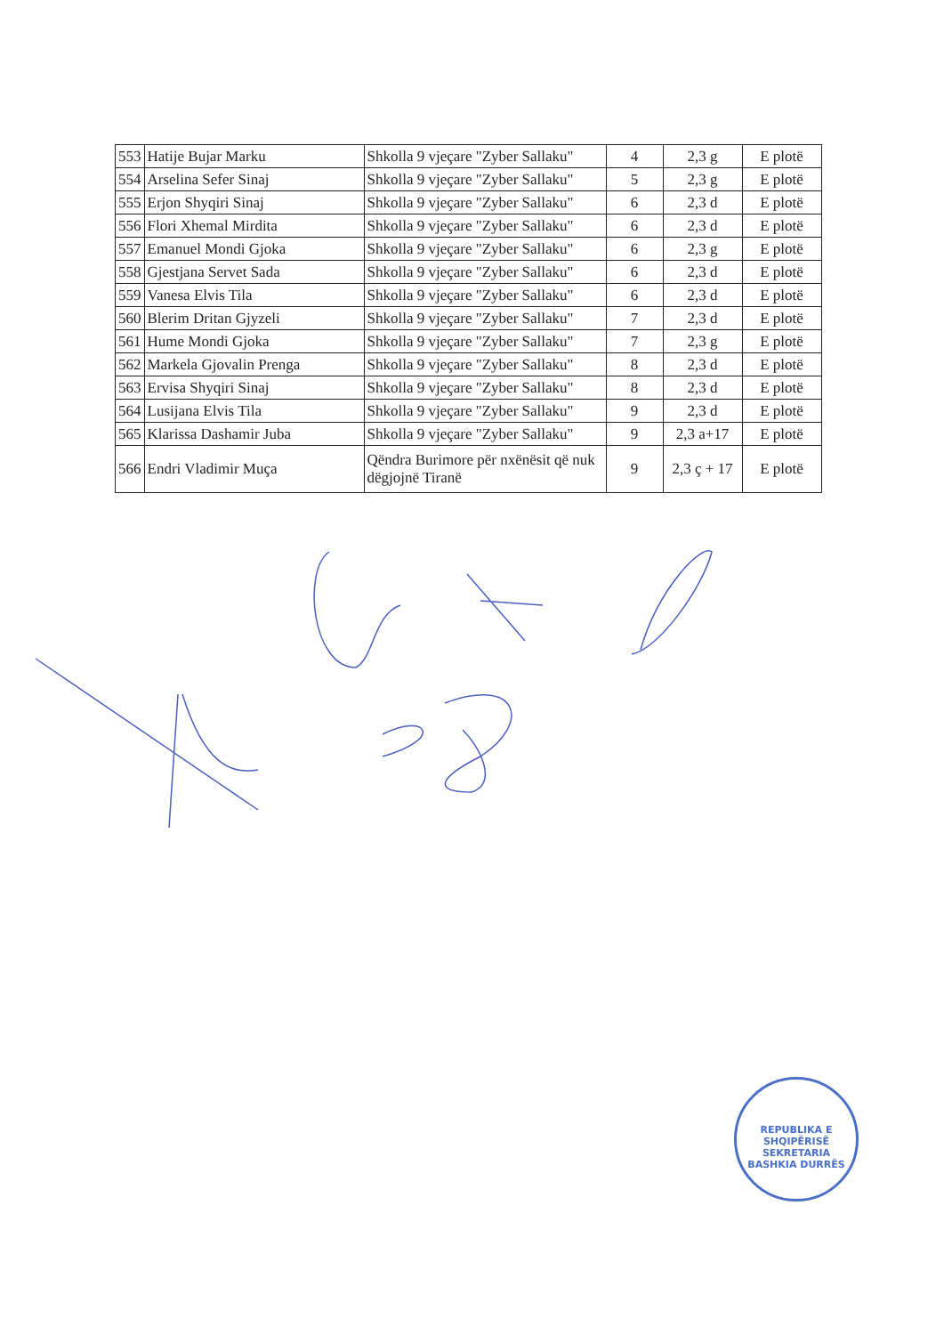| 553 | Hatije Bujar Marku | Shkolla 9 vjeçare "Zyber Sallaku" | 4 | 2,3 g | E plotë |
| 554 | Arselina Sefer Sinaj | Shkolla 9 vjeçare "Zyber Sallaku" | 5 | 2,3 g | E plotë |
| 555 | Erjon Shyqiri Sinaj | Shkolla 9 vjeçare "Zyber Sallaku" | 6 | 2,3 d | E plotë |
| 556 | Flori Xhemal Mirdita | Shkolla 9 vjeçare "Zyber Sallaku" | 6 | 2,3 d | E plotë |
| 557 | Emanuel Mondi Gjoka | Shkolla 9 vjeçare "Zyber Sallaku" | 6 | 2,3 g | E plotë |
| 558 | Gjestjana Servet Sada | Shkolla 9 vjeçare "Zyber Sallaku" | 6 | 2,3 d | E plotë |
| 559 | Vanesa Elvis Tila | Shkolla 9 vjeçare "Zyber Sallaku" | 6 | 2,3 d | E plotë |
| 560 | Blerim Dritan Gjyzeli | Shkolla 9 vjeçare "Zyber Sallaku" | 7 | 2,3 d | E plotë |
| 561 | Hume Mondi Gjoka | Shkolla 9 vjeçare "Zyber Sallaku" | 7 | 2,3 g | E plotë |
| 562 | Markela Gjovalin Prenga | Shkolla 9 vjeçare "Zyber Sallaku" | 8 | 2,3 d | E plotë |
| 563 | Ervisa Shyqiri Sinaj | Shkolla 9 vjeçare "Zyber Sallaku" | 8 | 2,3 d | E plotë |
| 564 | Lusijana Elvis Tila | Shkolla 9 vjeçare "Zyber Sallaku" | 9 | 2,3 d | E plotë |
| 565 | Klarissa Dashamir Juba | Shkolla 9 vjeçare "Zyber Sallaku" | 9 | 2,3 a+17 | E plotë |
| 566 | Endri Vladimir Muça | Qëndra Burimore për nxënësit që nuk dëgjojnë Tiranë | 9 | 2,3 ç + 17 | E plotë |
REPUBLIKA E SHQIPËRISË
SEKRETARIA
BASHKIA DURRËS